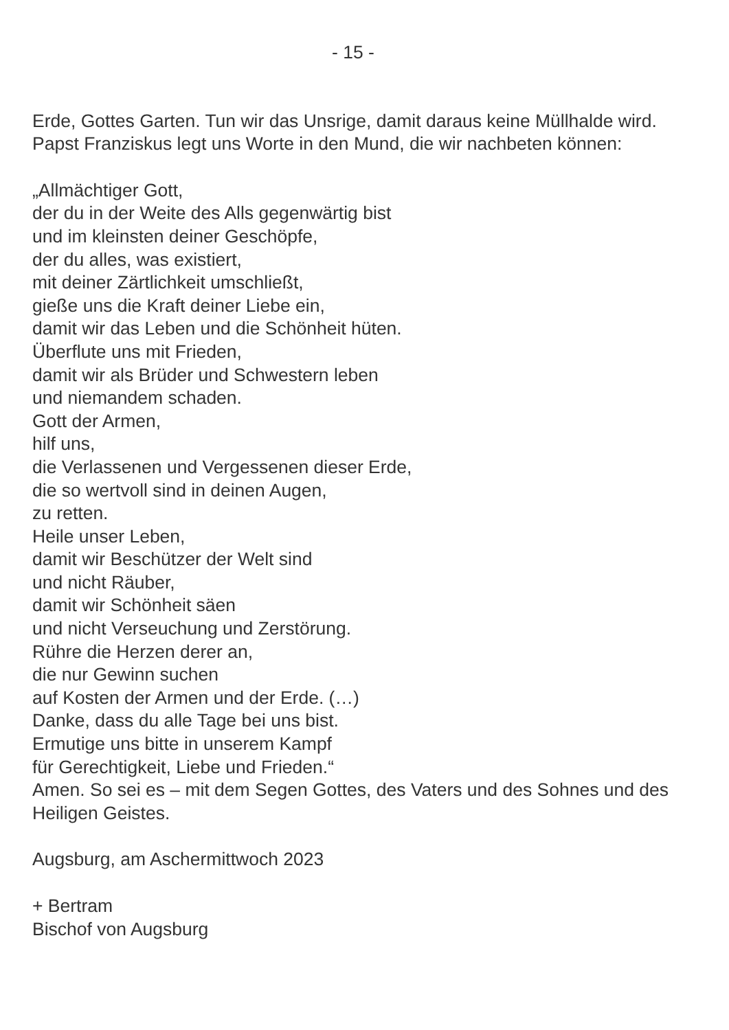- 15 -
Erde, Gottes Garten. Tun wir das Unsrige, damit daraus keine Müllhalde wird. Papst Franziskus legt uns Worte in den Mund, die wir nachbeten können:
„Allmächtiger Gott,
der du in der Weite des Alls gegenwärtig bist
und im kleinsten deiner Geschöpfe,
der du alles, was existiert,
mit deiner Zärtlichkeit umschließt,
gieße uns die Kraft deiner Liebe ein,
damit wir das Leben und die Schönheit hüten.
Überflute uns mit Frieden,
damit wir als Brüder und Schwestern leben
und niemandem schaden.
Gott der Armen,
hilf uns,
die Verlassenen und Vergessenen dieser Erde,
die so wertvoll sind in deinen Augen,
zu retten.
Heile unser Leben,
damit wir Beschützer der Welt sind
und nicht Räuber,
damit wir Schönheit säen
und nicht Verseuchung und Zerstörung.
Rühre die Herzen derer an,
die nur Gewinn suchen
auf Kosten der Armen und der Erde. (…)
Danke, dass du alle Tage bei uns bist.
Ermutige uns bitte in unserem Kampf
für Gerechtigkeit, Liebe und Frieden.“
Amen. So sei es – mit dem Segen Gottes, des Vaters und des Sohnes und des Heiligen Geistes.
Augsburg, am Aschermittwoch 2023
+ Bertram
Bischof von Augsburg